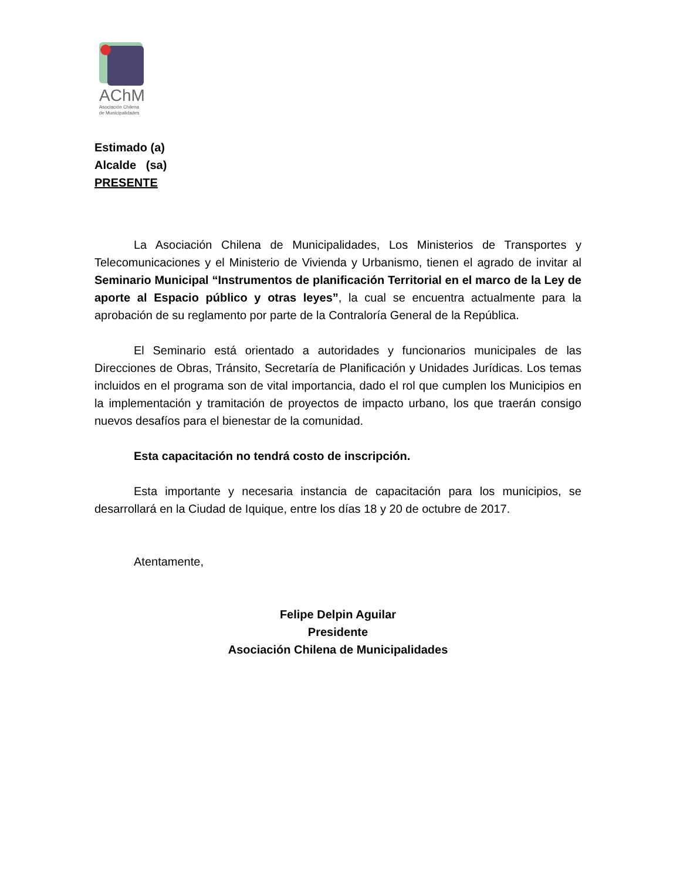AChM
Asociación Chilena
de Municipalidades
Estimado (a)
Alcalde (sa)
PRESENTE
La Asociación Chilena de Municipalidades, Los Ministerios de Transportes y Telecomunicaciones y el Ministerio de Vivienda y Urbanismo, tienen el agrado de invitar al Seminario Municipal “Instrumentos de planificación Territorial en el marco de la Ley de aporte al Espacio público y otras leyes”, la cual se encuentra actualmente para la aprobación de su reglamento por parte de la Contraloría General de la República.
El Seminario está orientado a autoridades y funcionarios municipales de las Direcciones de Obras, Tránsito, Secretaría de Planificación y Unidades Jurídicas. Los temas incluidos en el programa son de vital importancia, dado el rol que cumplen los Municipios en la implementación y tramitación de proyectos de impacto urbano, los que traerán consigo nuevos desafíos para el bienestar de la comunidad.
Esta capacitación no tendrá costo de inscripción.
Esta importante y necesaria instancia de capacitación para los municipios, se desarrollará en la Ciudad de Iquique, entre los días 18 y 20 de octubre de 2017.
Atentamente,
Felipe Delpin Aguilar
Presidente
Asociación Chilena de Municipalidades